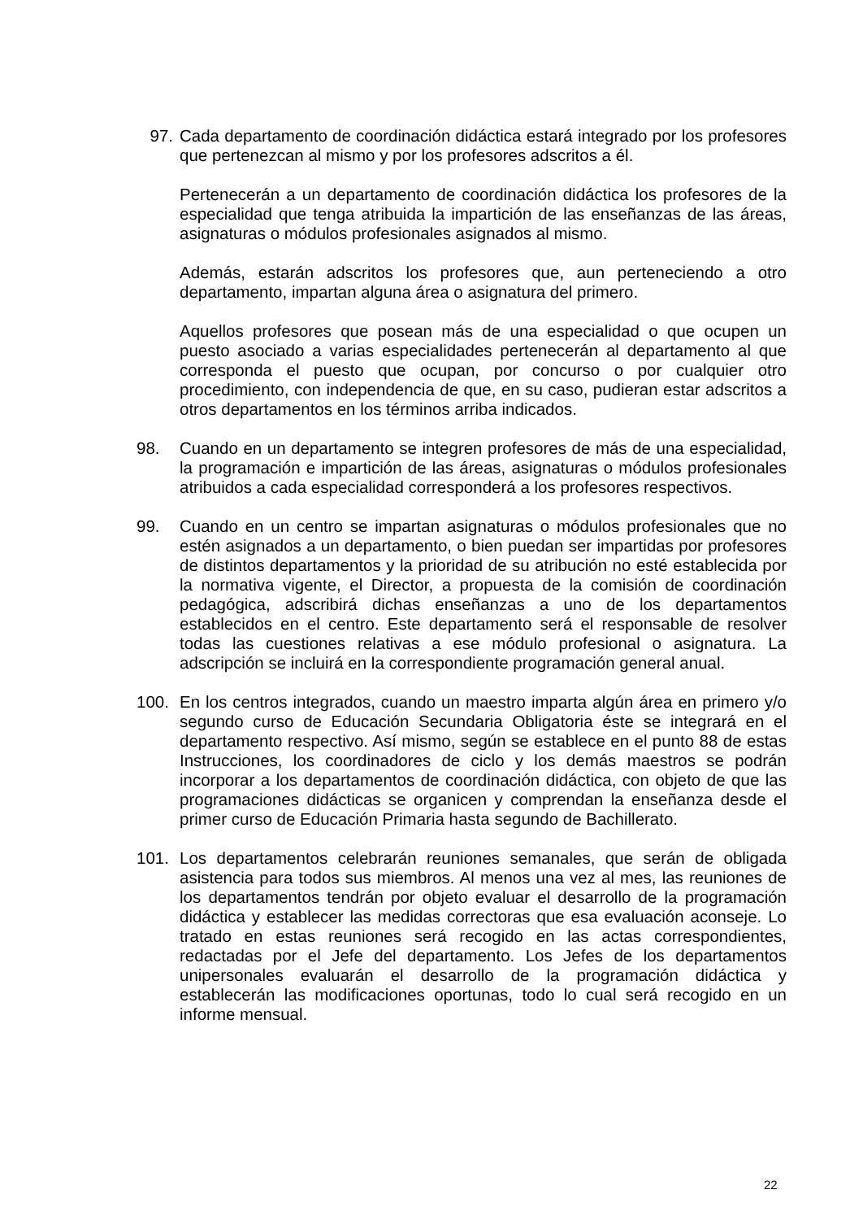97. Cada departamento de coordinación didáctica estará integrado por los profesores que pertenezcan al mismo y por los profesores adscritos a él.
Pertenecerán a un departamento de coordinación didáctica los profesores de la especialidad que tenga atribuida la impartición de las enseñanzas de las áreas, asignaturas o módulos profesionales asignados al mismo.
Además, estarán adscritos los profesores que, aun perteneciendo a otro departamento, impartan alguna área o asignatura del primero.
Aquellos profesores que posean más de una especialidad o que ocupen un puesto asociado a varias especialidades pertenecerán al departamento al que corresponda el puesto que ocupan, por concurso o por cualquier otro procedimiento, con independencia de que, en su caso, pudieran estar adscritos a otros departamentos en los términos arriba indicados.
98. Cuando en un departamento se integren profesores de más de una especialidad, la programación e impartición de las áreas, asignaturas o módulos profesionales atribuidos a cada especialidad corresponderá a los profesores respectivos.
99. Cuando en un centro se impartan asignaturas o módulos profesionales que no estén asignados a un departamento, o bien puedan ser impartidas por profesores de distintos departamentos y la prioridad de su atribución no esté establecida por la normativa vigente, el Director, a propuesta de la comisión de coordinación pedagógica, adscribirá dichas enseñanzas a uno de los departamentos establecidos en el centro. Este departamento será el responsable de resolver todas las cuestiones relativas a ese módulo profesional o asignatura. La adscripción se incluirá en la correspondiente programación general anual.
100. En los centros integrados, cuando un maestro imparta algún área en primero y/o segundo curso de Educación Secundaria Obligatoria éste se integrará en el departamento respectivo. Así mismo, según se establece en el punto 88 de estas Instrucciones, los coordinadores de ciclo y los demás maestros se podrán incorporar a los departamentos de coordinación didáctica, con objeto de que las programaciones didácticas se organicen y comprendan la enseñanza desde el primer curso de Educación Primaria hasta segundo de Bachillerato.
101. Los departamentos celebrarán reuniones semanales, que serán de obligada asistencia para todos sus miembros. Al menos una vez al mes, las reuniones de los departamentos tendrán por objeto evaluar el desarrollo de la programación didáctica y establecer las medidas correctoras que esa evaluación aconseje. Lo tratado en estas reuniones será recogido en las actas correspondientes, redactadas por el Jefe del departamento. Los Jefes de los departamentos unipersonales evaluarán el desarrollo de la programación didáctica y establecerán las modificaciones oportunas, todo lo cual será recogido en un informe mensual.
22